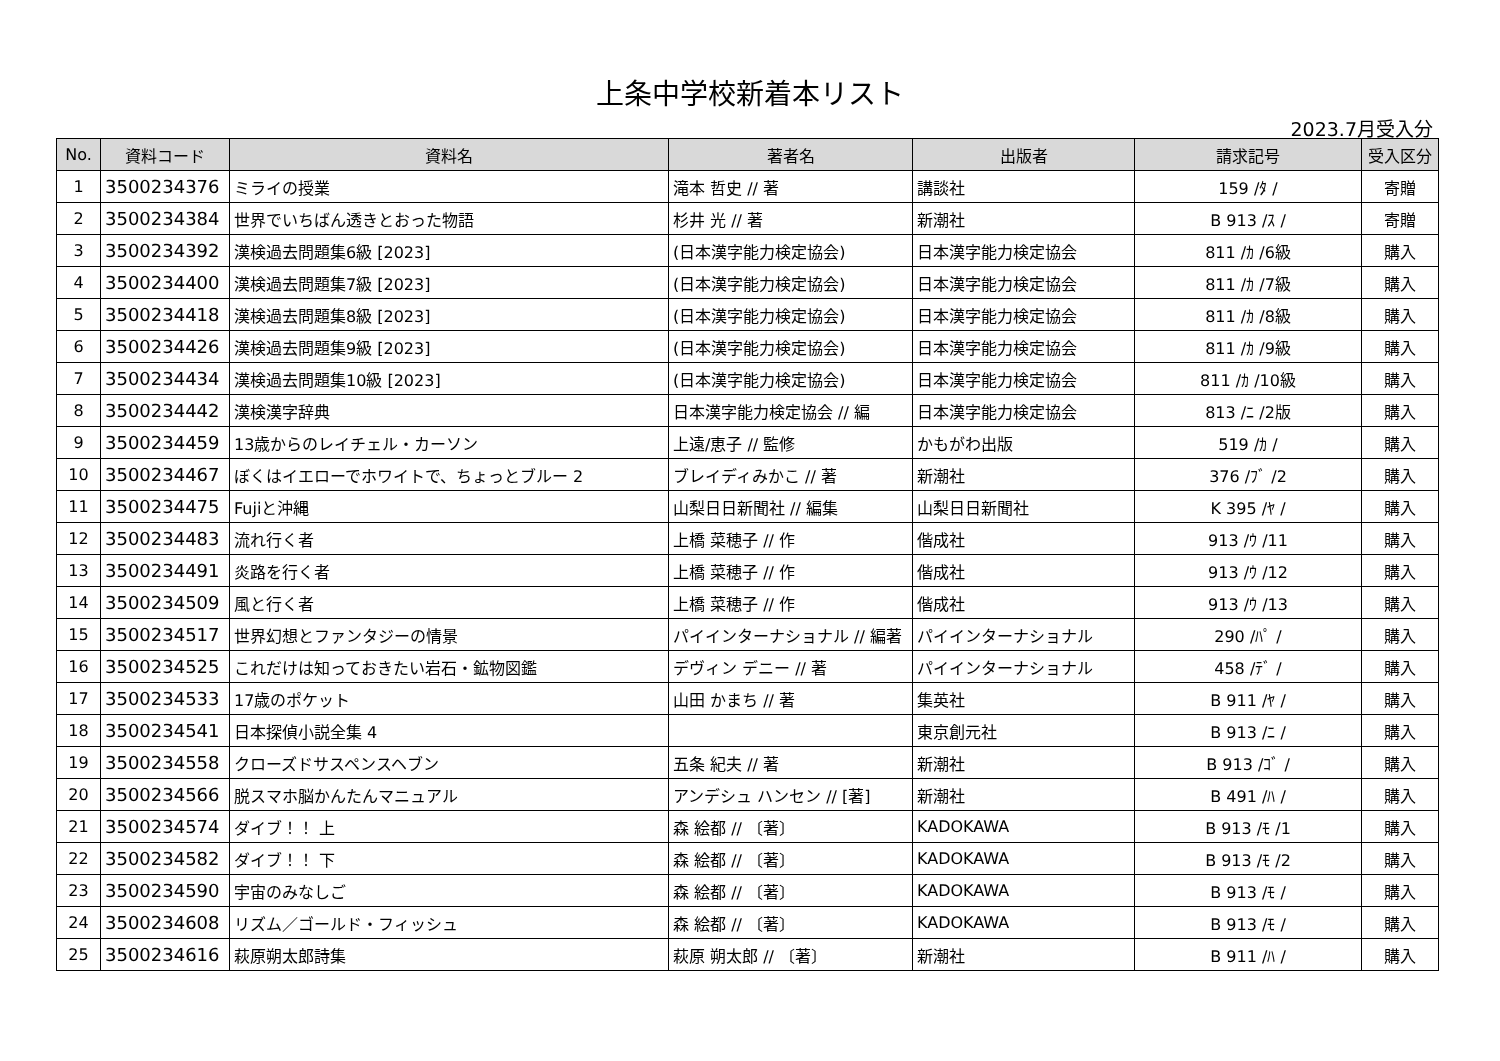上条中学校新着本リスト
2023.7月受入分
| No. | 資料コード | 資料名 | 著者名 | 出版者 | 請求記号 | 受入区分 |
| --- | --- | --- | --- | --- | --- | --- |
| 1 | 3500234376 | ミライの授業 | 滝本 哲史 // 著 | 講談社 | 159 /ﾀ / | 寄贈 |
| 2 | 3500234384 | 世界でいちばん透きとおった物語 | 杉井 光 // 著 | 新潮社 | B 913 /ｽ / | 寄贈 |
| 3 | 3500234392 | 漢検過去問題集6級 [2023] | (日本漢字能力検定協会) | 日本漢字能力検定協会 | 811 /ｶ /6級 | 購入 |
| 4 | 3500234400 | 漢検過去問題集7級 [2023] | (日本漢字能力検定協会) | 日本漢字能力検定協会 | 811 /ｶ /7級 | 購入 |
| 5 | 3500234418 | 漢検過去問題集8級 [2023] | (日本漢字能力検定協会) | 日本漢字能力検定協会 | 811 /ｶ /8級 | 購入 |
| 6 | 3500234426 | 漢検過去問題集9級 [2023] | (日本漢字能力検定協会) | 日本漢字能力検定協会 | 811 /ｶ /9級 | 購入 |
| 7 | 3500234434 | 漢検過去問題集10級 [2023] | (日本漢字能力検定協会) | 日本漢字能力検定協会 | 811 /ｶ /10級 | 購入 |
| 8 | 3500234442 | 漢検漢字辞典 | 日本漢字能力検定協会 // 編 | 日本漢字能力検定協会 | 813 /ﾆ /2版 | 購入 |
| 9 | 3500234459 | 13歳からのレイチェル・カーソン | 上遠/恵子 // 監修 | かもがわ出版 | 519 /ｶ / | 購入 |
| 10 | 3500234467 | ぼくはイエローでホワイトで、ちょっとブルー 2 | ブレイディみかこ // 著 | 新潮社 | 376 /ﾌﾞ /2 | 購入 |
| 11 | 3500234475 | Fujiと沖縄 | 山梨日日新聞社 // 編集 | 山梨日日新聞社 | K 395 /ﾔ / | 購入 |
| 12 | 3500234483 | 流れ行く者 | 上橋 菜穂子 // 作 | 偕成社 | 913 /ｳ /11 | 購入 |
| 13 | 3500234491 | 炎路を行く者 | 上橋 菜穂子 // 作 | 偕成社 | 913 /ｳ /12 | 購入 |
| 14 | 3500234509 | 風と行く者 | 上橋 菜穂子 // 作 | 偕成社 | 913 /ｳ /13 | 購入 |
| 15 | 3500234517 | 世界幻想とファンタジーの情景 | パイインターナショナル // 編著 | パイインターナショナル | 290 /ﾊﾟ / | 購入 |
| 16 | 3500234525 | これだけは知っておきたい岩石・鉱物図鑑 | デヴィン デニー // 著 | パイインターナショナル | 458 /ﾃﾞ / | 購入 |
| 17 | 3500234533 | 17歳のポケット | 山田 かまち // 著 | 集英社 | B 911 /ﾔ / | 購入 |
| 18 | 3500234541 | 日本探偵小説全集 4 | | 東京創元社 | B 913 /ﾆ / | 購入 |
| 19 | 3500234558 | クローズドサスペンスヘブン | 五条 紀夫 // 著 | 新潮社 | B 913 /ｺﾞ / | 購入 |
| 20 | 3500234566 | 脱スマホ脳かんたんマニュアル | アンデシュ ハンセン // [著] | 新潮社 | B 491 /ﾊ / | 購入 |
| 21 | 3500234574 | ダイブ！！ 上 | 森 絵都 // 〔著〕 | KADOKAWA | B 913 /ﾓ /1 | 購入 |
| 22 | 3500234582 | ダイブ！！ 下 | 森 絵都 // 〔著〕 | KADOKAWA | B 913 /ﾓ /2 | 購入 |
| 23 | 3500234590 | 宇宙のみなしご | 森 絵都 // 〔著〕 | KADOKAWA | B 913 /ﾓ / | 購入 |
| 24 | 3500234608 | リズム／ゴールド・フィッシュ | 森 絵都 // 〔著〕 | KADOKAWA | B 913 /ﾓ / | 購入 |
| 25 | 3500234616 | 萩原朔太郎詩集 | 萩原 朔太郎 // 〔著〕 | 新潮社 | B 911 /ﾊ / | 購入 |